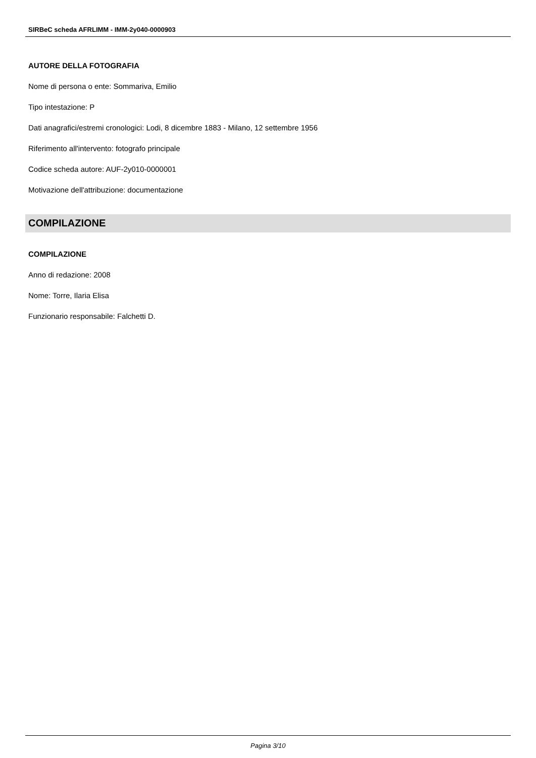SIRBeC scheda AFRLIMM - IMM-2y040-0000903
AUTORE DELLA FOTOGRAFIA
Nome di persona o ente: Sommariva, Emilio
Tipo intestazione: P
Dati anagrafici/estremi cronologici: Lodi, 8 dicembre 1883 - Milano, 12 settembre 1956
Riferimento all'intervento: fotografo principale
Codice scheda autore: AUF-2y010-0000001
Motivazione dell'attribuzione: documentazione
COMPILAZIONE
COMPILAZIONE
Anno di redazione: 2008
Nome: Torre, Ilaria Elisa
Funzionario responsabile: Falchetti D.
Pagina 3/10